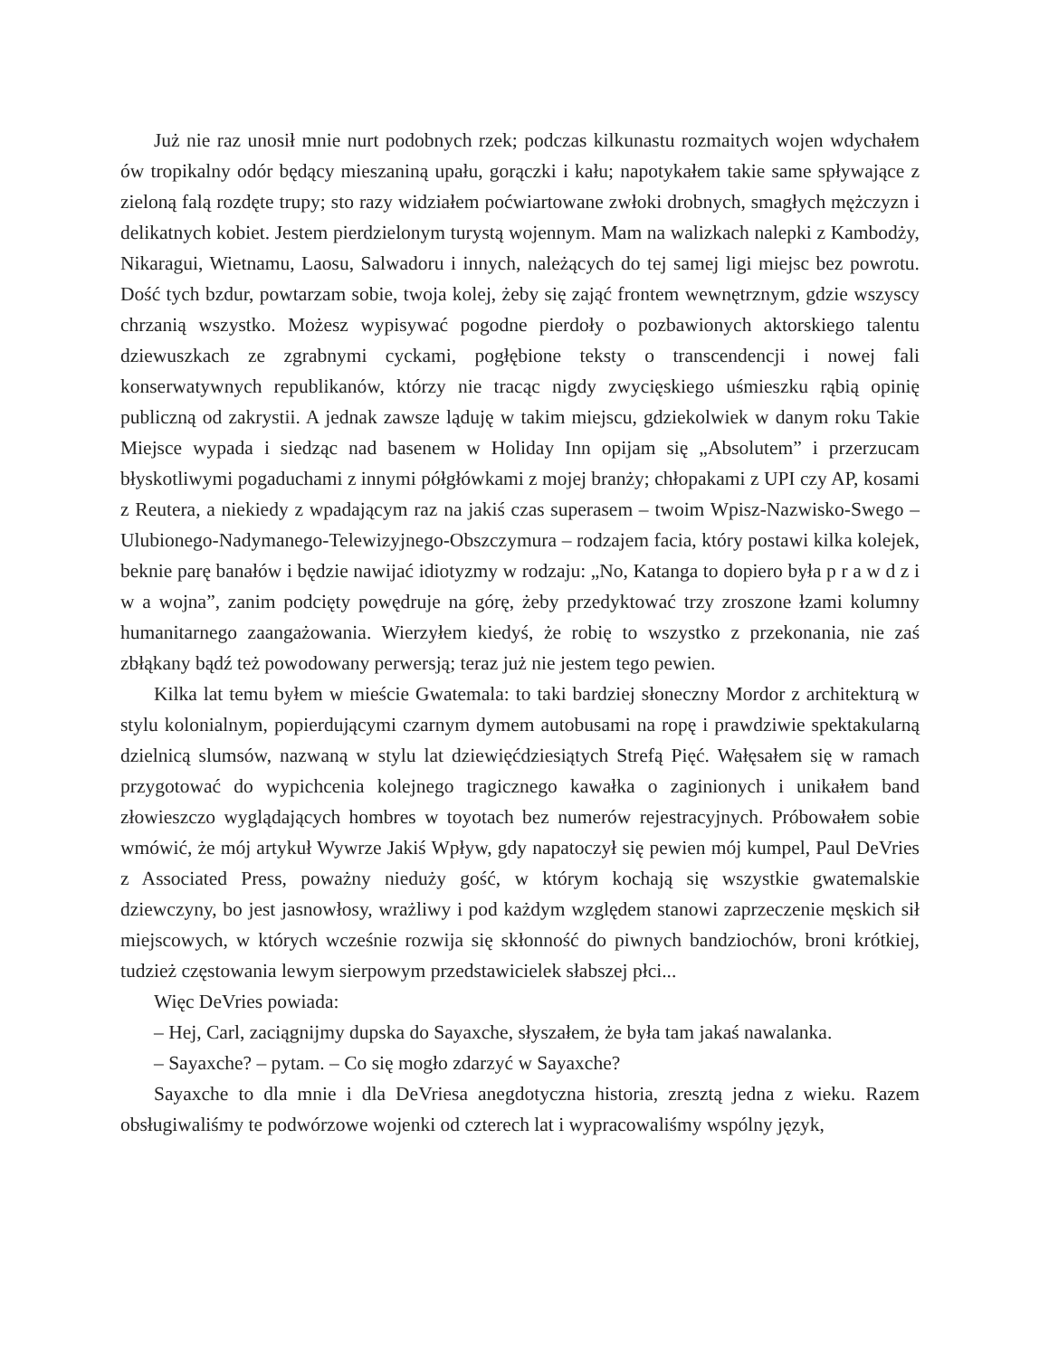Już nie raz unosił mnie nurt podobnych rzek; podczas kilkunastu rozmaitych wojen wdychałem ów tropikalny odór będący mieszaniną upału, gorączki i kału; napotykałem takie same spływające z zieloną falą rozdęte trupy; sto razy widziałem poćwiartowane zwłoki drobnych, smagłych mężczyzn i delikatnych kobiet. Jestem pierdzielonym turystą wojennym. Mam na walizkach nalepki z Kambodży, Nikaragui, Wietnamu, Laosu, Salwadoru i innych, należących do tej samej ligi miejsc bez powrotu. Dość tych bzdur, powtarzam sobie, twoja kolej, żeby się zająć frontem wewnętrznym, gdzie wszyscy chrzanią wszystko. Możesz wypisywać pogodne pierdoły o pozbawionych aktorskiego talentu dziewuszkach ze zgrabnymi cyckami, pogłębione teksty o transcendencji i nowej fali konserwatywnych republikanów, którzy nie tracąc nigdy zwycięskiego uśmieszku rąbią opinię publiczną od zakrystii. A jednak zawsze ląduję w takim miejscu, gdziekolwiek w danym roku Takie Miejsce wypada i siedząc nad basenem w Holiday Inn opijam się „Absolutem” i przerzucam błyskotliwymi pogaduchami z innymi półgłówkami z mojej branży; chłopakami z UPI czy AP, kosami z Reutera, a niekiedy z wpadającym raz na jakiś czas superasem – twoim Wpisz-Nazwisko-Swego – Ulubionego-Nadymanego-Telewizyjnego-Obszczymura – rodzajem facia, który postawi kilka kolejek, beknie parę banałów i będzie nawijać idiotyzmy w rodzaju: „No, Katanga to dopiero była p r a w d z i w a wojna”, zanim podcięty powędruje na górę, żeby przedyktować trzy zroszone łzami kolumny humanitarnego zaangażowania. Wierzyłem kiedyś, że robię to wszystko z przekonania, nie zaś zbłąkany bądź też powodowany perwersją; teraz już nie jestem tego pewien.
Kilka lat temu byłem w mieście Gwatemala: to taki bardziej słoneczny Mordor z architekturą w stylu kolonialnym, popierdującymi czarnym dymem autobusami na ropę i prawdziwie spektakularną dzielnicą slumsów, nazwaną w stylu lat dziewięćdziesiątych Strefą Pięć. Wałęsałem się w ramach przygotować do wypichcenia kolejnego tragicznego kawałka o zaginionych i unikałem band złowieszczo wyglądających hombres w toyotach bez numerów rejestracyjnych. Próbowałem sobie wmówić, że mój artykuł Wywrze Jakiś Wpływ, gdy napatoczył się pewien mój kumpel, Paul DeVries z Associated Press, poważny nieduży gość, w którym kochają się wszystkie gwatemalskie dziewczyny, bo jest jasnowłosy, wrażliwy i pod każdym względem stanowi zaprzeczenie męskich sił miejscowych, w których wcześnie rozwija się skłonność do piwnych bandziochów, broni krótkiej, tudzież częstowania lewym sierpowym przedstawicielek słabszej płci...
Więc DeVries powiada:
– Hej, Carl, zaciągnijmy dupska do Sayaxche, słyszałem, że była tam jakaś nawalanka.
– Sayaxche? – pytam. – Co się mogło zdarzyć w Sayaxche?
Sayaxche to dla mnie i dla DeVriesa anegdotyczna historia, zresztą jedna z wieku. Razem obsługiwaliśmy te podwórzowe wojenki od czterech lat i wypracowaliśmy wspólny język,